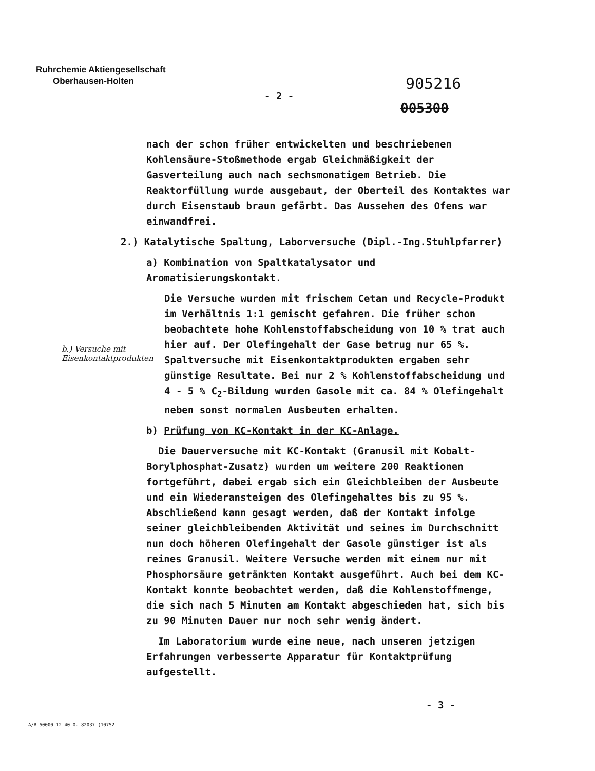Ruhrchemie Aktiengesellschaft
Oberhausen-Holten
905216
- 2 -
005300
nach der schon früher entwickelten und beschriebenen Kohlensäure-Stoßmethode ergab Gleichmäßigkeit der Gasverteilung auch nach sechsmonatigem Betrieb. Die Reaktorfüllung wurde ausgebaut, der Oberteil des Kontaktes war durch Eisenstaub braun gefärbt. Das Aussehen des Ofens war einwandfrei.
2.) Katalytische Spaltung, Laborversuche (Dipl.-Ing.Stuhlpfarrer)
a) Kombination von Spaltkatalysator und Aromatisierungskontakt.
Die Versuche wurden mit frischem Cetan und Recycle-Produkt im Verhältnis 1:1 gemischt gefahren. Die früher schon beobachtete hohe Kohlenstoffabscheidung von 10 % trat auch hier auf. Der Olefingehalt der Gase betrug nur 65 %. Spaltversuche mit Eisenkontaktprodukten ergaben sehr günstige Resultate. Bei nur 2 % Kohlenstoffabscheidung und 4 - 5 % C<sub>2</sub>-Bildung wurden Gasole mit ca. 84 % Olefingehalt neben sonst normalen Ausbeuten erhalten.
b) Prüfung von KC-Kontakt in der KC-Anlage.
Die Dauerversuche mit KC-Kontakt (Granusil mit Kobalt-Borylphosphat-Zusatz) wurden um weitere 200 Reaktionen fortgeführt, dabei ergab sich ein Gleichbleiben der Ausbeute und ein Wiederansteigen des Olefingehaltes bis zu 95 %. Abschließend kann gesagt werden, daß der Kontakt infolge seiner gleichbleibenden Aktivität und seines im Durchschnitt nun doch höheren Olefingehalt der Gasole günstiger ist als reines Granusil. Weitere Versuche werden mit einem nur mit Phosphorsäure getränkten Kontakt ausgeführt. Auch bei dem KC-Kontakt konnte beobachtet werden, daß die Kohlenstoffmenge, die sich nach 5 Minuten am Kontakt abgeschieden hat, sich bis zu 90 Minuten Dauer nur noch sehr wenig ändert.
Im Laboratorium wurde eine neue, nach unseren jetzigen Erfahrungen verbesserte Apparatur für Kontaktprüfung aufgestellt.
b.) Versuche mit
Eisenkontaktprodukten
- 3 -
A/B 50000 12 40 O. 82037 (10752